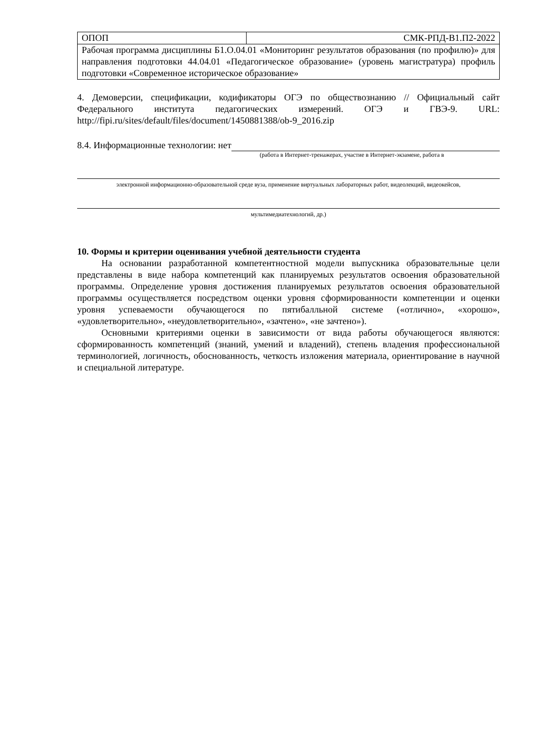| ОПОП | СМК-РПД-В1.П2-2022 |
| Рабочая программа дисциплины Б1.О.04.01 «Мониторинг результатов образования (по профилю)» для направления подготовки 44.04.01 «Педагогическое образование» (уровень магистратура) профиль подготовки «Современное историческое образование» | |
4. Демоверсии, спецификации, кодификаторы ОГЭ по обществознанию // Официальный сайт Федерального института педагогических измерений. ОГЭ и ГВЭ-9. URL: http://fipi.ru/sites/default/files/document/1450881388/ob-9_2016.zip
8.4. Информационные технологии: нет
(работа в Интернет-тренажерах, участие в Интернет-экзамене, работа в
электронной информационно-образовательной среде вуза, применение виртуальных лабораторных работ, видеолекций, видеокейсов,
мультимедиатехнологий, др.)
10. Формы и критерии оценивания учебной деятельности студента
На основании разработанной компетентностной модели выпускника образовательные цели представлены в виде набора компетенций как планируемых результатов освоения образовательной программы. Определение уровня достижения планируемых результатов освоения образовательной программы осуществляется посредством оценки уровня сформированности компетенции и оценки уровня успеваемости обучающегося по пятибалльной системе («отлично», «хорошо», «удовлетворительно», «неудовлетворительно», «зачтено», «не зачтено»).
Основными критериями оценки в зависимости от вида работы обучающегося являются: сформированность компетенций (знаний, умений и владений), степень владения профессиональной терминологией, логичность, обоснованность, четкость изложения материала, ориентирование в научной и специальной литературе.